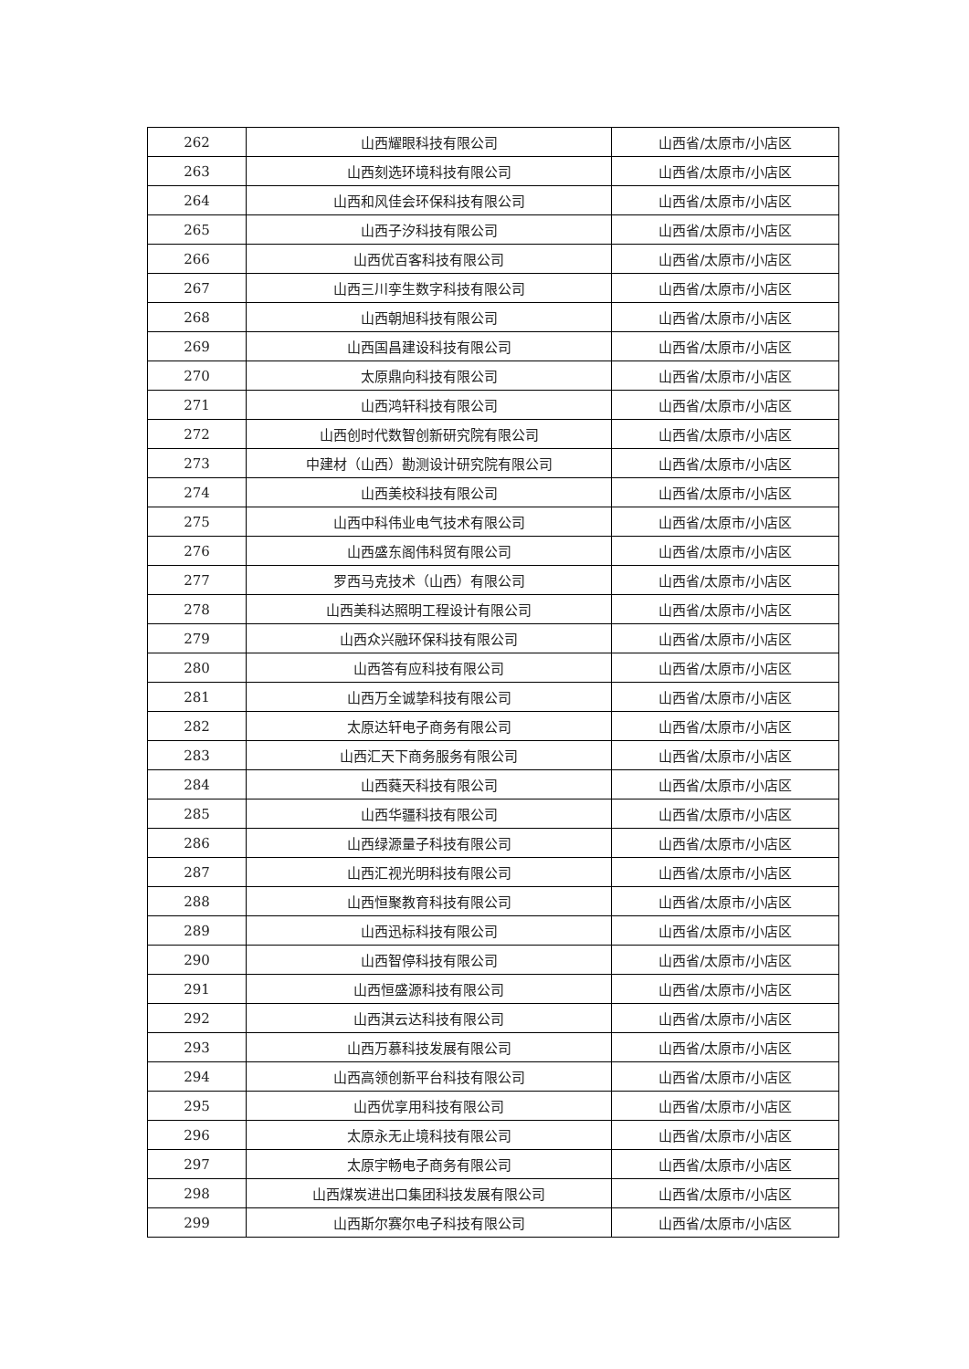| 262 | 山西耀眼科技有限公司 | 山西省/太原市/小店区 |
| 263 | 山西刻选环境科技有限公司 | 山西省/太原市/小店区 |
| 264 | 山西和风佳会环保科技有限公司 | 山西省/太原市/小店区 |
| 265 | 山西子汐科技有限公司 | 山西省/太原市/小店区 |
| 266 | 山西优百客科技有限公司 | 山西省/太原市/小店区 |
| 267 | 山西三川孪生数字科技有限公司 | 山西省/太原市/小店区 |
| 268 | 山西朝旭科技有限公司 | 山西省/太原市/小店区 |
| 269 | 山西国昌建设科技有限公司 | 山西省/太原市/小店区 |
| 270 | 太原鼎向科技有限公司 | 山西省/太原市/小店区 |
| 271 | 山西鸿轩科技有限公司 | 山西省/太原市/小店区 |
| 272 | 山西创时代数智创新研究院有限公司 | 山西省/太原市/小店区 |
| 273 | 中建材（山西）勘测设计研究院有限公司 | 山西省/太原市/小店区 |
| 274 | 山西美校科技有限公司 | 山西省/太原市/小店区 |
| 275 | 山西中科伟业电气技术有限公司 | 山西省/太原市/小店区 |
| 276 | 山西盛东阁伟科贸有限公司 | 山西省/太原市/小店区 |
| 277 | 罗西马克技术（山西）有限公司 | 山西省/太原市/小店区 |
| 278 | 山西美科达照明工程设计有限公司 | 山西省/太原市/小店区 |
| 279 | 山西众兴融环保科技有限公司 | 山西省/太原市/小店区 |
| 280 | 山西答有应科技有限公司 | 山西省/太原市/小店区 |
| 281 | 山西万全诚挚科技有限公司 | 山西省/太原市/小店区 |
| 282 | 太原达轩电子商务有限公司 | 山西省/太原市/小店区 |
| 283 | 山西汇天下商务服务有限公司 | 山西省/太原市/小店区 |
| 284 | 山西蕤天科技有限公司 | 山西省/太原市/小店区 |
| 285 | 山西华疆科技有限公司 | 山西省/太原市/小店区 |
| 286 | 山西绿源量子科技有限公司 | 山西省/太原市/小店区 |
| 287 | 山西汇视光明科技有限公司 | 山西省/太原市/小店区 |
| 288 | 山西恒聚教育科技有限公司 | 山西省/太原市/小店区 |
| 289 | 山西迅标科技有限公司 | 山西省/太原市/小店区 |
| 290 | 山西智停科技有限公司 | 山西省/太原市/小店区 |
| 291 | 山西恒盛源科技有限公司 | 山西省/太原市/小店区 |
| 292 | 山西淇云达科技有限公司 | 山西省/太原市/小店区 |
| 293 | 山西万慕科技发展有限公司 | 山西省/太原市/小店区 |
| 294 | 山西高领创新平台科技有限公司 | 山西省/太原市/小店区 |
| 295 | 山西优享用科技有限公司 | 山西省/太原市/小店区 |
| 296 | 太原永无止境科技有限公司 | 山西省/太原市/小店区 |
| 297 | 太原宇畅电子商务有限公司 | 山西省/太原市/小店区 |
| 298 | 山西煤炭进出口集团科技发展有限公司 | 山西省/太原市/小店区 |
| 299 | 山西斯尔赛尔电子科技有限公司 | 山西省/太原市/小店区 |